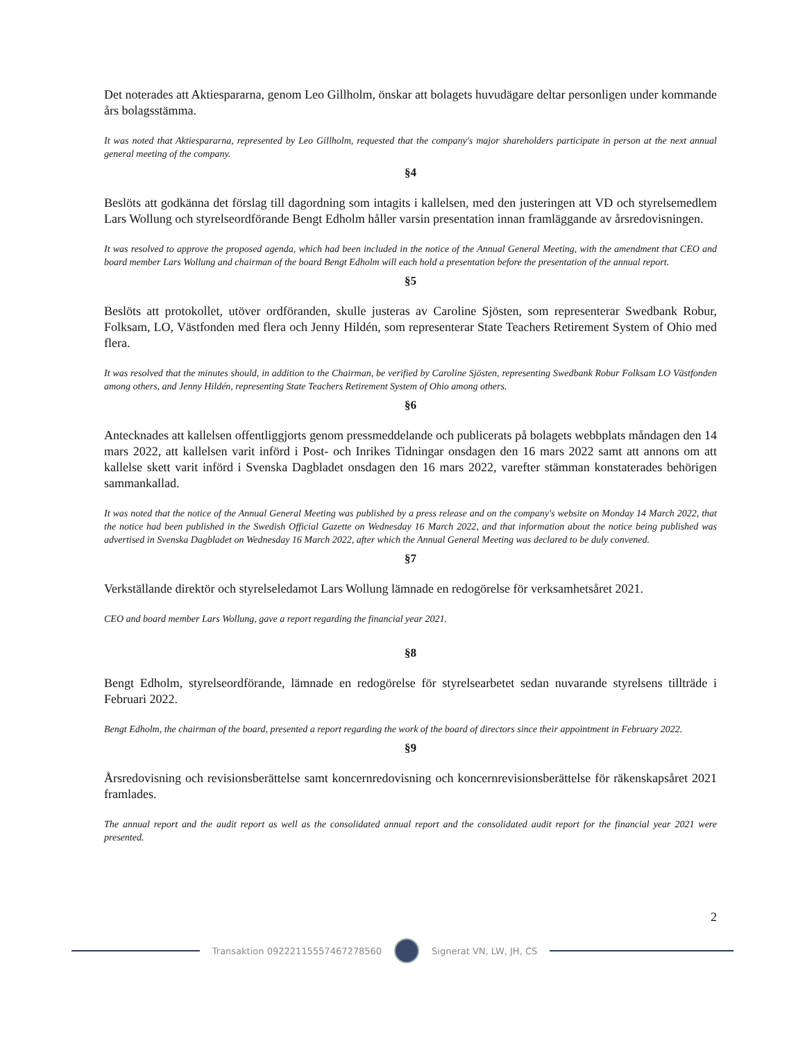Det noterades att Aktiespararna, genom Leo Gillholm, önskar att bolagets huvudägare deltar personligen under kommande års bolagsstämma.
It was noted that Aktiespararna, represented by Leo Gillholm, requested that the company's major shareholders participate in person at the next annual general meeting of the company.
§4
Beslöts att godkänna det förslag till dagordning som intagits i kallelsen, med den justeringen att VD och styrelsemedlem Lars Wollung och styrelseordförande Bengt Edholm håller varsin presentation innan framläggande av årsredovisningen.
It was resolved to approve the proposed agenda, which had been included in the notice of the Annual General Meeting, with the amendment that CEO and board member Lars Wollung and chairman of the board Bengt Edholm will each hold a presentation before the presentation of the annual report.
§5
Beslöts att protokollet, utöver ordföranden, skulle justeras av Caroline Sjösten, som representerar Swedbank Robur, Folksam, LO, Västfonden med flera och Jenny Hildén, som representerar State Teachers Retirement System of Ohio med flera.
It was resolved that the minutes should, in addition to the Chairman, be verified by Caroline Sjösten, representing Swedbank Robur Folksam LO Västfonden among others, and Jenny Hildén, representing State Teachers Retirement System of Ohio among others.
§6
Antecknades att kallelsen offentliggjorts genom pressmeddelande och publicerats på bolagets webbplats måndagen den 14 mars 2022, att kallelsen varit införd i Post- och Inrikes Tidningar onsdagen den 16 mars 2022 samt att annons om att kallelse skett varit införd i Svenska Dagbladet onsdagen den 16 mars 2022, varefter stämman konstaterades behörigen sammankallad.
It was noted that the notice of the Annual General Meeting was published by a press release and on the company's website on Monday 14 March 2022, that the notice had been published in the Swedish Official Gazette on Wednesday 16 March 2022, and that information about the notice being published was advertised in Svenska Dagbladet on Wednesday 16 March 2022, after which the Annual General Meeting was declared to be duly convened.
§7
Verkställande direktör och styrelseledamot Lars Wollung lämnade en redogörelse för verksamhetsåret 2021.
CEO and board member Lars Wollung, gave a report regarding the financial year 2021.
§8
Bengt Edholm, styrelseordförande, lämnade en redogörelse för styrelsearbetet sedan nuvarande styrelsens tillträde i Februari 2022.
Bengt Edholm, the chairman of the board, presented a report regarding the work of the board of directors since their appointment in February 2022.
§9
Årsredovisning och revisionsberättelse samt koncernredovisning och koncernrevisionsberättelse för räkenskapsåret 2021 framlades.
The annual report and the audit report as well as the consolidated annual report and the consolidated audit report for the financial year 2021 were presented.
2
Transaktion 09222115557467278560
Signerat VN, LW, JH, CS